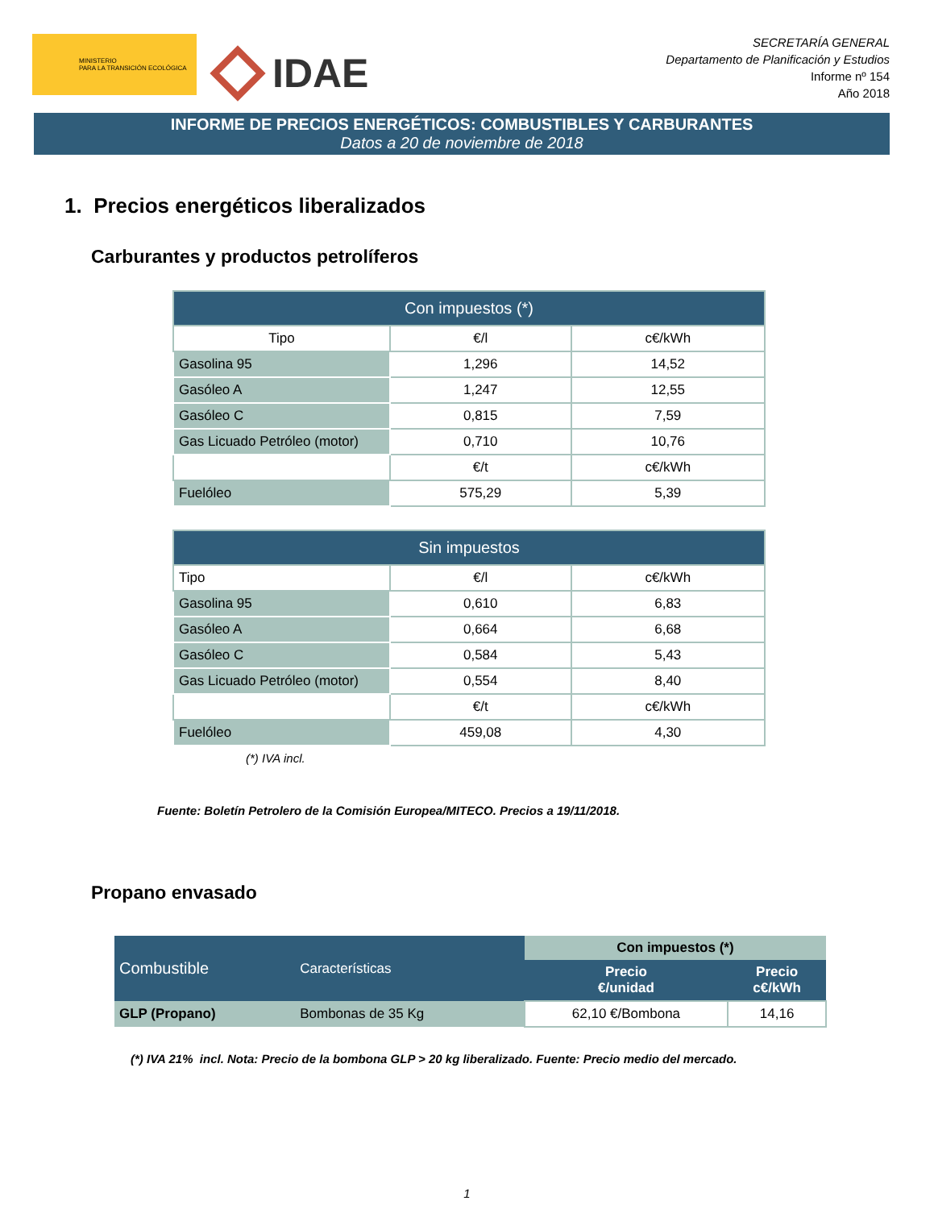MINISTERIO
PARA LA TRANSICIÓN ECOLÓGICA
IDAE
SECRETARÍA GENERAL
Departamento de Planificación y Estudios
Informe nº 154
Año 2018
INFORME DE PRECIOS ENERGÉTICOS: COMBUSTIBLES Y CARBURANTES
Datos a 20 de noviembre de 2018
1. Precios energéticos liberalizados
Carburantes y productos petrolíferos
| Con impuestos (*) | | |
| --- | --- | --- |
| Tipo | €/l | c€/kWh |
| Gasolina 95 | 1,296 | 14,52 |
| Gasóleo A | 1,247 | 12,55 |
| Gasóleo C | 0,815 | 7,59 |
| Gas Licuado Petróleo (motor) | 0,710 | 10,76 |
| | €/t | c€/kWh |
| Fuelóleo | 575,29 | 5,39 |
| Sin impuestos | | |
| --- | --- | --- |
| Tipo | €/l | c€/kWh |
| Gasolina 95 | 0,610 | 6,83 |
| Gasóleo A | 0,664 | 6,68 |
| Gasóleo C | 0,584 | 5,43 |
| Gas Licuado Petróleo (motor) | 0,554 | 8,40 |
| | €/t | c€/kWh |
| Fuelóleo | 459,08 | 4,30 |
(*) IVA incl.
Fuente: Boletín Petrolero de la Comisión Europea/MITECO. Precios a 19/11/2018.
Propano envasado
| Combustible | Características | Con impuestos (*) | |
| --- | --- | --- | --- |
| | | Precio €/unidad | Precio c€/kWh |
| GLP (Propano) | Bombonas de 35 Kg | 62,10 €/Bombona | 14,16 |
(*) IVA 21% incl. Nota: Precio de la bombona GLP > 20 kg liberalizado. Fuente: Precio medio del mercado.
1